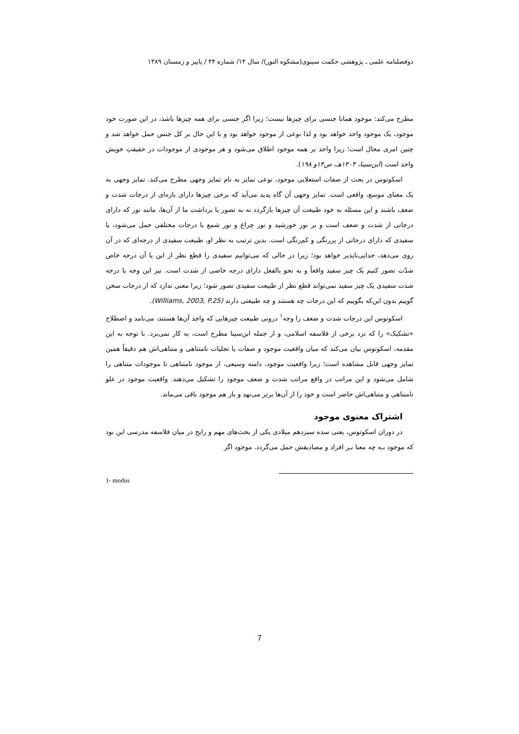دوفصلنامه علمی ـ پژوهشی حکمت سینوی(مشکوه النور)/ سال ۱۴/ شماره ۴۴ / پاییز و زمستان ۱۳۸۹
مطرح می‌کند: موجود همانا جنسی برای چیزها نیست؛ زیرا اگر جنسی برای همه چیزها باشد، در این صورت خود موجود، یک موجود واحد خواهد بود و لذا نوعی از موجود خواهد بود و با این حال بر کل جنس حمل خواهد شد و چنین امری محال است؛ زیرا واحد بر همه موجود اطلاق می‌شود و هر موجودی از موجودات در حقیقتِ خویش واحد است (ابن‌سینا، ۱۴۰۴هـ، ص۱۴و ۱۹۸).
اسکوتوس در بحث از صفات استعلایی موجود، نوعی تمایز به نام تمایز وجهی مطرح می‌کند. تمایز وجهی به یک معنای موسع، واقعی است. تمایز وجهی آن گاه پدید می‌آید که برخی چیزها دارای بازه‌ای از درجات شدت و ضعف باشند و این مسئله به خود طبیعت آن چیزها بازگردد نه به تصور یا برداشت ما از آن‌ها، مانند نور که دارای درجاتی از شدت و ضعف است و بر نور خورشید و نور چراغ و نور شمع با درجات مختلفی حمل می‌شود، یا سفیدی که دارای درجاتی از پررنگی و کم‌رنگی است. بدین ترتیب به نظر او، طبیعت سفیدی از درجه‌ای که در آن روی می‌دهد، جدایی‌ناپذیر خواهد بود؛ زیرا در حالی که می‌توانیم سفیدی را قطع نظر از این یا آن درجه خاص شدّت تصور کنیم یک چیز سفید واقعاً و به نحو بالفعل دارای درجه خاصی از شدت است. نیز این وجه یا درجه شدت سفیدی یک چیز سفید نمی‌تواند قطع نظر از طبیعت سفیدی تصور شود؛ زیرا معنی ندارد که از درجات سخن گوییم بدون این‌که بگوییم که این درجات چه هستند و چه طبیعتی دارند (Williams, 2003, P.25).
اسکوتوس این درجات شدت و ضعف را وجه<sup>۱</sup> درونی طبیعت چیزهایی که واجد آن‌ها هستند، می‌نامد و اصطلاح «تشکیک» را که نزد برخی از فلاسفه اسلامی، و از جمله ابن‌سینا مطرح است، به کار نمی‌برد. با توجه به این مقدمه، اسکوتوس بیان می‌کند که میان واقعیت موجود و صفات یا تجلیات نامتناهی و متناهی‌اش هم دقیقاً همین تمایز وجهی قابل مشاهده است؛ زیرا واقعیت موجود، دامنه وسیعی، از موجود نامتناهی تا موجودات متناهی را شامل می‌شود و این مراتب در واقع مراتب شدت و ضعف موجود را تشکیل می‌دهند. واقعیت موجود در علو نامتناهی و متناهی‌اش حاضر است و خود را از آن‌ها برتر می‌نهد و باز هم موجود باقی می‌ماند.
اشتراک معنوی موجود
در دوران اسکوتوس، یعنی سده سیزدهم میلادی یکی از بحث‌های مهم و رایج در میان فلاسفه مدرسی این بود که موجود بـه چه معنا بـر افراد و مصادیقش حمل می‌گردد. موجود اگر
1- modus
7